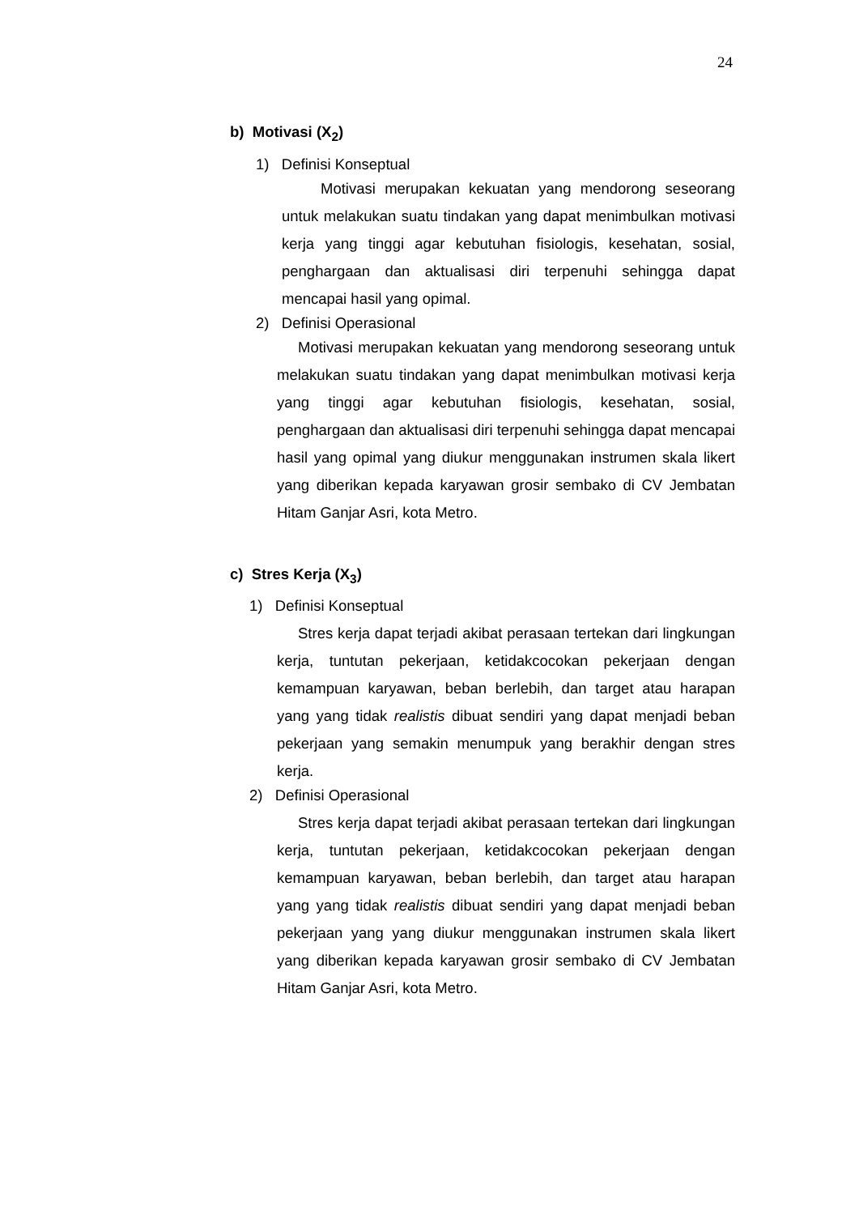24
b) Motivasi (X<sub>2</sub>)
1) Definisi Konseptual
Motivasi merupakan kekuatan yang mendorong seseorang untuk melakukan suatu tindakan yang dapat menimbulkan motivasi kerja yang tinggi agar kebutuhan fisiologis, kesehatan, sosial, penghargaan dan aktualisasi diri terpenuhi sehingga dapat mencapai hasil yang opimal.
2) Definisi Operasional
Motivasi merupakan kekuatan yang mendorong seseorang untuk melakukan suatu tindakan yang dapat menimbulkan motivasi kerja yang tinggi agar kebutuhan fisiologis, kesehatan, sosial, penghargaan dan aktualisasi diri terpenuhi sehingga dapat mencapai hasil yang opimal yang diukur menggunakan instrumen skala likert yang diberikan kepada karyawan grosir sembako di CV Jembatan Hitam Ganjar Asri, kota Metro.
c) Stres Kerja (X<sub>3</sub>)
1) Definisi Konseptual
Stres kerja dapat terjadi akibat perasaan tertekan dari lingkungan kerja, tuntutan pekerjaan, ketidakcocokan pekerjaan dengan kemampuan karyawan, beban berlebih, dan target atau harapan yang yang tidak realistis dibuat sendiri yang dapat menjadi beban pekerjaan yang semakin menumpuk yang berakhir dengan stres kerja.
2) Definisi Operasional
Stres kerja dapat terjadi akibat perasaan tertekan dari lingkungan kerja, tuntutan pekerjaan, ketidakcocokan pekerjaan dengan kemampuan karyawan, beban berlebih, dan target atau harapan yang yang tidak realistis dibuat sendiri yang dapat menjadi beban pekerjaan yang yang diukur menggunakan instrumen skala likert yang diberikan kepada karyawan grosir sembako di CV Jembatan Hitam Ganjar Asri, kota Metro.